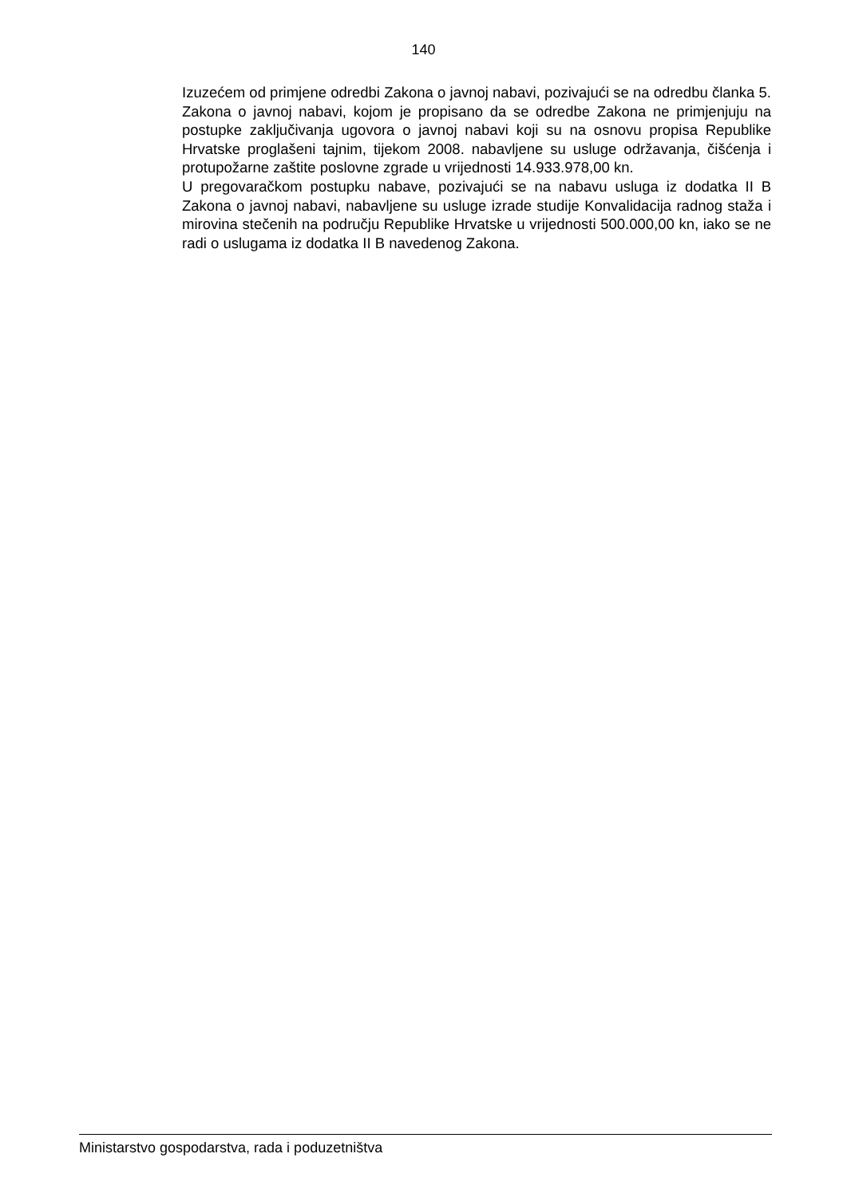140
Izuzećem od primjene odredbi Zakona o javnoj nabavi, pozivajući se na odredbu članka 5. Zakona o javnoj nabavi, kojom je propisano da se odredbe Zakona ne primjenjuju na postupke zaključivanja ugovora o javnoj nabavi koji su na osnovu propisa Republike Hrvatske proglašeni tajnim, tijekom 2008. nabavljene su usluge održavanja, čišćenja i protupožarne zaštite poslovne zgrade u vrijednosti 14.933.978,00 kn.
U pregovaračkom postupku nabave, pozivajući se na nabavu usluga iz dodatka II B Zakona o javnoj nabavi, nabavljene su usluge izrade studije Konvalidacija radnog staža i mirovina stečenih na području Republike Hrvatske u vrijednosti 500.000,00 kn, iako se ne radi o uslugama iz dodatka II B navedenog Zakona.
Ministarstvo gospodarstva, rada i poduzetništva